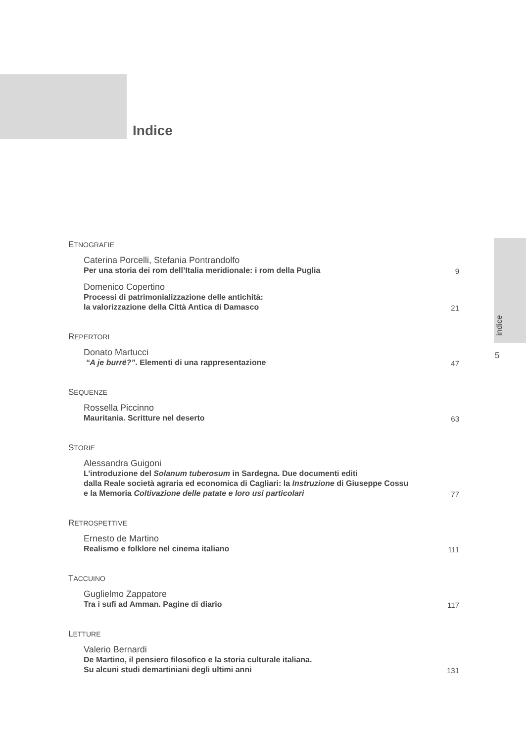Indice
indice
5
ETNOGRAFIE
Caterina Porcelli, Stefania Pontrandolfo
Per una storia dei rom dell’Italia meridionale: i rom della Puglia
9
Domenico Copertino
Processi di patrimonializzazione delle antichità:
la valorizzazione della Città Antica di Damasco
21
REPERTORI
Donato Martucci
“A je burrë?”. Elementi di una rappresentazione
47
SEQUENZE
Rossella Piccinno
Mauritania. Scritture nel deserto
63
STORIE
Alessandra Guigoni
L’introduzione del Solanum tuberosum in Sardegna. Due documenti editi
dalla Reale società agraria ed economica di Cagliari: la Instruzione di Giuseppe Cossu
e la Memoria Coltivazione delle patate e loro usi particolari
77
RETROSPETTIVE
Ernesto de Martino
Realismo e folklore nel cinema italiano
111
TACCUINO
Guglielmo Zappatore
Tra i sufi ad Amman. Pagine di diario
117
LETTURE
Valerio Bernardi
De Martino, il pensiero filosofico e la storia culturale italiana.
Su alcuni studi demartiniani degli ultimi anni
131